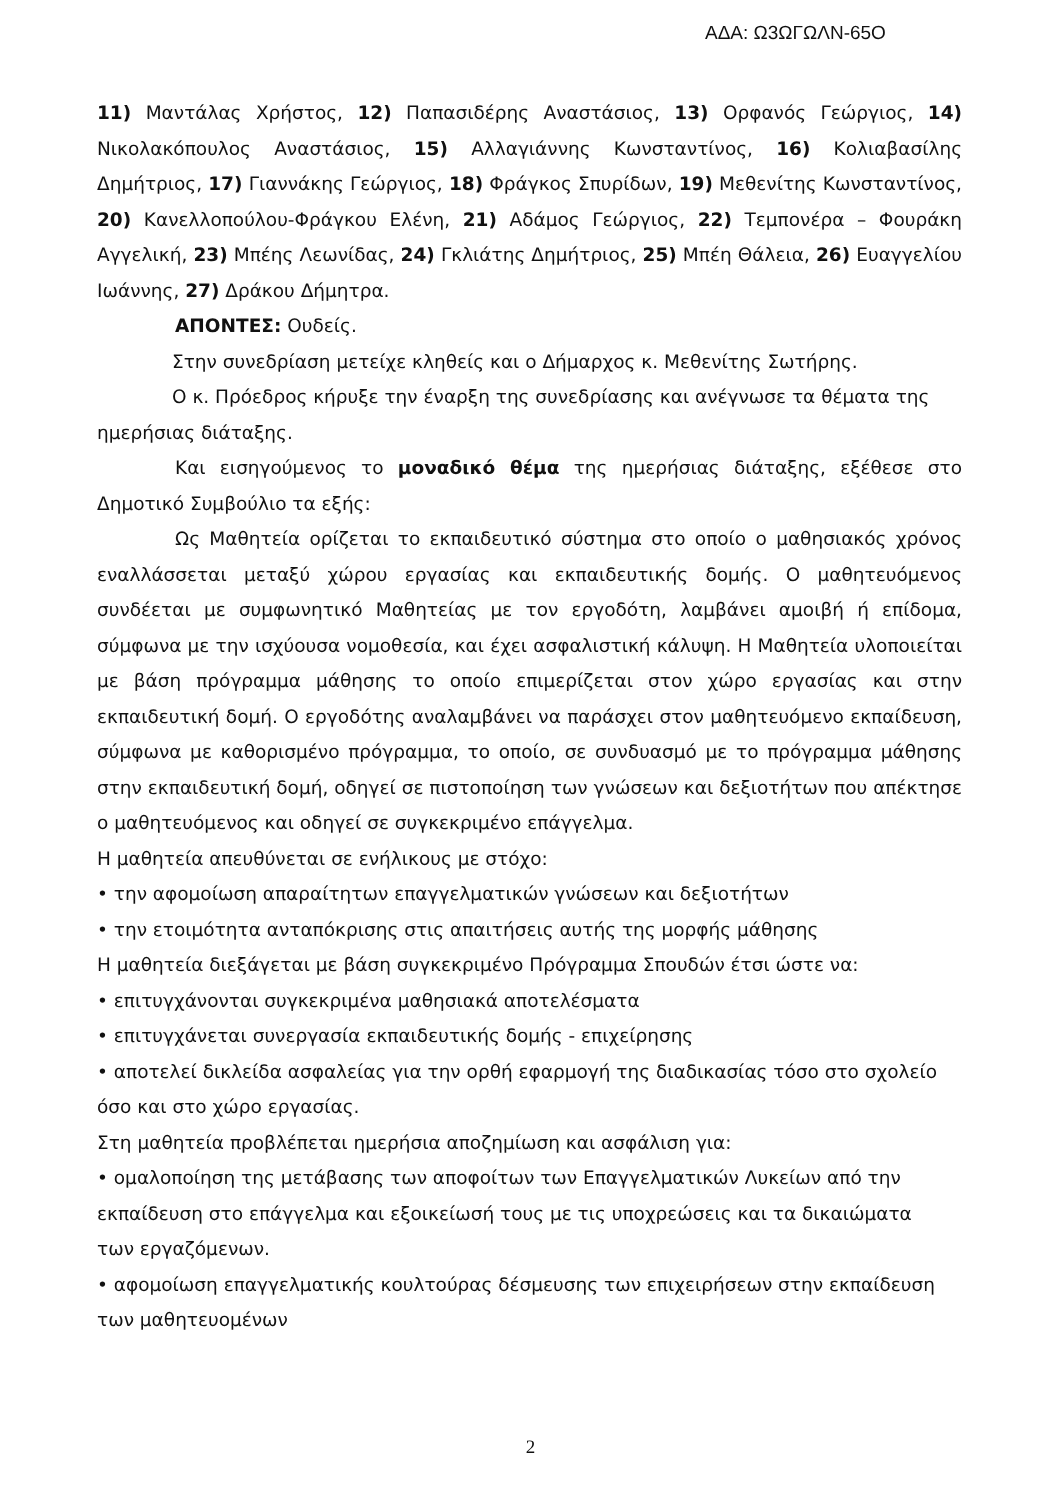ΑΔΑ: Ω3ΩΓΩΛΝ-65Ο
11) Μαντάλας Χρήστος, 12) Παπασιδέρης Αναστάσιος, 13) Ορφανός Γεώργιος, 14) Νικολακόπουλος Αναστάσιος, 15) Αλλαγιάννης Κωνσταντίνος, 16) Κολιαβασίλης Δημήτριος, 17) Γιαννάκης Γεώργιος, 18) Φράγκος Σπυρίδων, 19) Μεθενίτης Κωνσταντίνος, 20) Κανελλοπούλου-Φράγκου Ελένη, 21) Αδάμος Γεώργιος, 22) Τεμπονέρα – Φουράκη Αγγελική, 23) Μπέης Λεωνίδας, 24) Γκλιάτης Δημήτριος, 25) Μπέη Θάλεια, 26) Ευαγγελίου Ιωάννης, 27) Δράκου Δήμητρα.
ΑΠΟΝΤΕΣ: Ουδείς.
Στην συνεδρίαση μετείχε κληθείς και ο Δήμαρχος κ. Μεθενίτης Σωτήρης.
Ο κ. Πρόεδρος κήρυξε την έναρξη της συνεδρίασης και ανέγνωσε τα θέματα της ημερήσιας διάταξης.
Και εισηγούμενος το μοναδικό θέμα της ημερήσιας διάταξης, εξέθεσε στο Δημοτικό Συμβούλιο τα εξής:
Ως Μαθητεία ορίζεται το εκπαιδευτικό σύστημα στο οποίο ο μαθησιακός χρόνος εναλλάσσεται μεταξύ χώρου εργασίας και εκπαιδευτικής δομής. Ο μαθητευόμενος συνδέεται με συμφωνητικό Μαθητείας με τον εργοδότη, λαμβάνει αμοιβή ή επίδομα, σύμφωνα με την ισχύουσα νομοθεσία, και έχει ασφαλιστική κάλυψη. Η Μαθητεία υλοποιείται με βάση πρόγραμμα μάθησης το οποίο επιμερίζεται στον χώρο εργασίας και στην εκπαιδευτική δομή. Ο εργοδότης αναλαμβάνει να παράσχει στον μαθητευόμενο εκπαίδευση, σύμφωνα με καθορισμένο πρόγραμμα, το οποίο, σε συνδυασμό με το πρόγραμμα μάθησης στην εκπαιδευτική δομή, οδηγεί σε πιστοποίηση των γνώσεων και δεξιοτήτων που απέκτησε ο μαθητευόμενος και οδηγεί σε συγκεκριμένο επάγγελμα.
Η μαθητεία απευθύνεται σε ενήλικους με στόχο:
• την αφομοίωση απαραίτητων επαγγελματικών γνώσεων και δεξιοτήτων
• την ετοιμότητα ανταπόκρισης στις απαιτήσεις αυτής της μορφής μάθησης
Η μαθητεία διεξάγεται με βάση συγκεκριμένο Πρόγραμμα Σπουδών έτσι ώστε να:
• επιτυγχάνονται συγκεκριμένα μαθησιακά αποτελέσματα
• επιτυγχάνεται συνεργασία εκπαιδευτικής δομής - επιχείρησης
• αποτελεί δικλείδα ασφαλείας για την ορθή εφαρμογή της διαδικασίας τόσο στο σχολείο όσο και στο χώρο εργασίας.
Στη μαθητεία προβλέπεται ημερήσια αποζημίωση και ασφάλιση για:
• ομαλοποίηση της μετάβασης των αποφοίτων των Επαγγελματικών Λυκείων από την εκπαίδευση στο επάγγελμα και εξοικείωσή τους με τις υποχρεώσεις και τα δικαιώματα των εργαζόμενων.
• αφομοίωση επαγγελματικής κουλτούρας δέσμευσης των επιχειρήσεων στην εκπαίδευση των μαθητευομένων
2